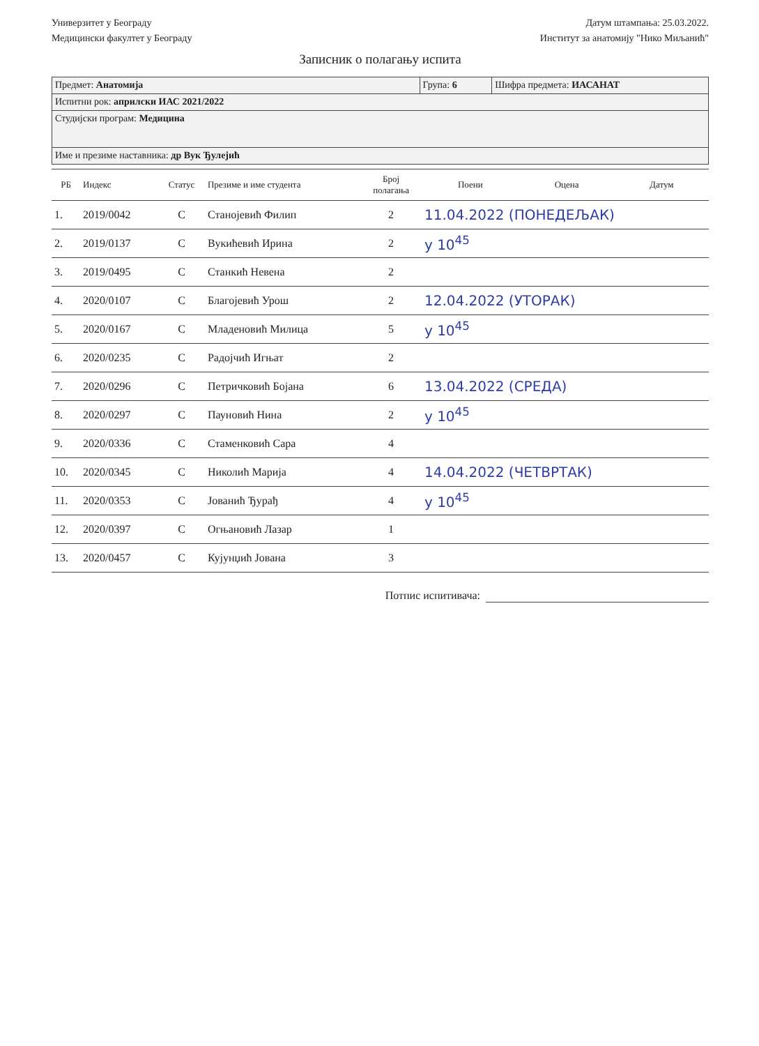Универзитет у Београду
Медицински факултет у Београду
Датум штампања: 25.03.2022.
Институт за анатомију "Нико Миљанић"
Записник о полагању испита
| Предмет: Анатомија | Група: 6 | Шифра предмета: ИАСАНАТ |
| Испитни рок: априлски ИАС 2021/2022 | | |
| Студијски програм: Медицина | | |
| Име и презиме наставника: др Вук Ђулејић | | |
| РБ | Индекс | Статус | Презиме и име студента | Број полагања | Поени | Оцена | Датум |
| --- | --- | --- | --- | --- | --- | --- | --- |
| 1. | 2019/0042 | C | Станојевић Филип | 2 | 11.04.2022 (ПОНЕДЕЉАК) | | |
| 2. | 2019/0137 | C | Вукићевић Ирина | 2 | у 10<sup>45</sup> | | |
| 3. | 2019/0495 | C | Станкић Невена | 2 | | | |
| 4. | 2020/0107 | C | Благојевић Урош | 2 | 12.04.2022 (УТОРАК) | | |
| 5. | 2020/0167 | C | Младеновић Милица | 5 | у 10<sup>45</sup> | | |
| 6. | 2020/0235 | C | Радојчић Игњат | 2 | | | |
| 7. | 2020/0296 | C | Петричковић Бојана | 6 | 13.04.2022 (СРЕДА) | | |
| 8. | 2020/0297 | C | Пауновић Нина | 2 | у 10<sup>45</sup> | | |
| 9. | 2020/0336 | C | Стаменковић Сара | 4 | | | |
| 10. | 2020/0345 | C | Николић Марија | 4 | 14.04.2022 (ЧЕТВРТАК) | | |
| 11. | 2020/0353 | C | Јованић Ђурађ | 4 | у 10<sup>45</sup> | | |
| 12. | 2020/0397 | C | Огњановић Лазар | 1 | | | |
| 13. | 2020/0457 | C | Кујунџић Јована | 3 | | | |
Потпис испитивача: